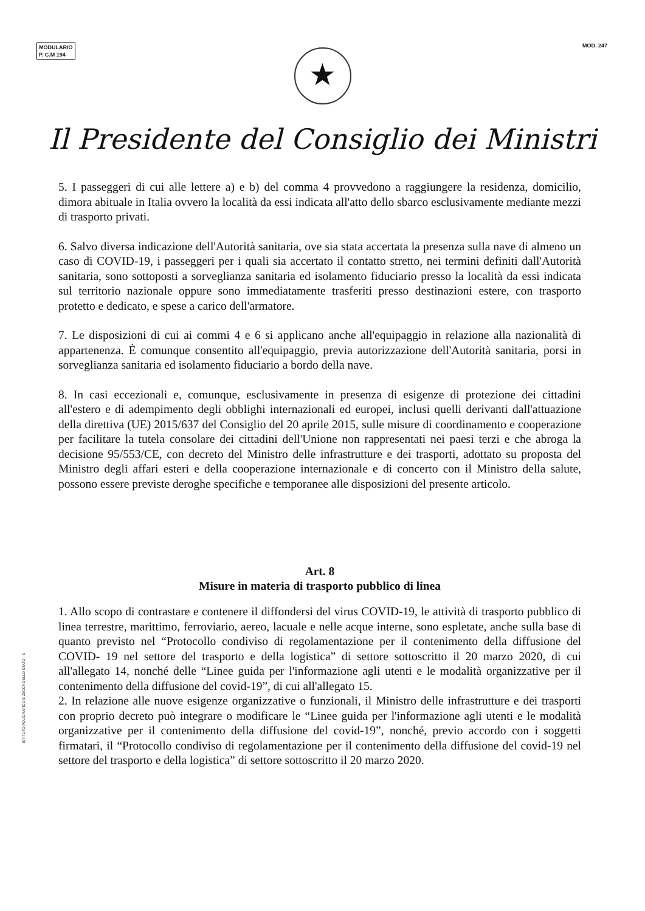MODULARIO
P. C.M 194
MOD. 247
★
Il Presidente del Consiglio dei Ministri
5. I passeggeri di cui alle lettere a) e b) del comma 4 provvedono a raggiungere la residenza, domicilio, dimora abituale in Italia ovvero la località da essi indicata all'atto dello sbarco esclusivamente mediante mezzi di trasporto privati.
6. Salvo diversa indicazione dell'Autorità sanitaria, ove sia stata accertata la presenza sulla nave di almeno un caso di COVID-19, i passeggeri per i quali sia accertato il contatto stretto, nei termini definiti dall'Autorità sanitaria, sono sottoposti a sorveglianza sanitaria ed isolamento fiduciario presso la località da essi indicata sul territorio nazionale oppure sono immediatamente trasferiti presso destinazioni estere, con trasporto protetto e dedicato, e spese a carico dell'armatore.
7. Le disposizioni di cui ai commi 4 e 6 si applicano anche all'equipaggio in relazione alla nazionalità di appartenenza. È comunque consentito all'equipaggio, previa autorizzazione dell'Autorità sanitaria, porsi in sorveglianza sanitaria ed isolamento fiduciario a bordo della nave.
8. In casi eccezionali e, comunque, esclusivamente in presenza di esigenze di protezione dei cittadini all'estero e di adempimento degli obblighi internazionali ed europei, inclusi quelli derivanti dall'attuazione della direttiva (UE) 2015/637 del Consiglio del 20 aprile 2015, sulle misure di coordinamento e cooperazione per facilitare la tutela consolare dei cittadini dell'Unione non rappresentati nei paesi terzi e che abroga la decisione 95/553/CE, con decreto del Ministro delle infrastrutture e dei trasporti, adottato su proposta del Ministro degli affari esteri e della cooperazione internazionale e di concerto con il Ministro della salute, possono essere previste deroghe specifiche e temporanee alle disposizioni del presente articolo.
Art. 8
Misure in materia di trasporto pubblico di linea
1. Allo scopo di contrastare e contenere il diffondersi del virus COVID-19, le attività di trasporto pubblico di linea terrestre, marittimo, ferroviario, aereo, lacuale e nelle acque interne, sono espletate, anche sulla base di quanto previsto nel “Protocollo condiviso di regolamentazione per il contenimento della diffusione del COVID- 19 nel settore del trasporto e della logistica” di settore sottoscritto il 20 marzo 2020, di cui all'allegato 14, nonché delle “Linee guida per l'informazione agli utenti e le modalità organizzative per il contenimento della diffusione del covid-19”, di cui all'allegato 15.
2. In relazione alle nuove esigenze organizzative o funzionali, il Ministro delle infrastrutture e dei trasporti con proprio decreto può integrare o modificare le “Linee guida per l'informazione agli utenti e le modalità organizzative per il contenimento della diffusione del covid-19”, nonché, previo accordo con i soggetti firmatari, il “Protocollo condiviso di regolamentazione per il contenimento della diffusione del covid-19 nel settore del trasporto e della logistica” di settore sottoscritto il 20 marzo 2020.
ISTITUTO POLIGRAFICO E ZECCA DELLO STATO - S